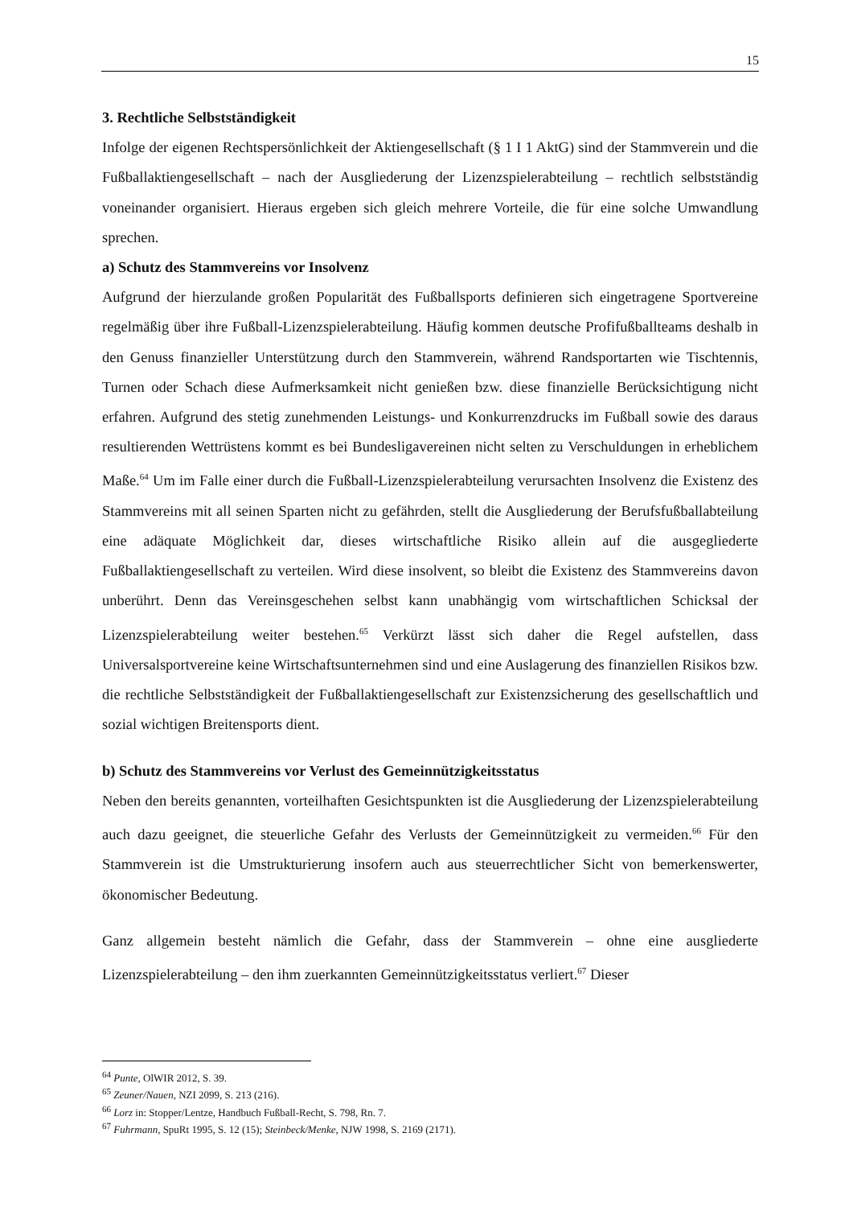15
3. Rechtliche Selbstständigkeit
Infolge der eigenen Rechtspersönlichkeit der Aktiengesellschaft (§ 1 I 1 AktG) sind der Stammverein und die Fußballaktiengesellschaft – nach der Ausgliederung der Lizenzspielerabteilung – rechtlich selbstständig voneinander organisiert. Hieraus ergeben sich gleich mehrere Vorteile, die für eine solche Umwandlung sprechen.
a) Schutz des Stammvereins vor Insolvenz
Aufgrund der hierzulande großen Popularität des Fußballsports definieren sich eingetragene Sportvereine regelmäßig über ihre Fußball-Lizenzspielerabteilung. Häufig kommen deutsche Profifußballteams deshalb in den Genuss finanzieller Unterstützung durch den Stammverein, während Randsportarten wie Tischtennis, Turnen oder Schach diese Aufmerksamkeit nicht genießen bzw. diese finanzielle Berücksichtigung nicht erfahren. Aufgrund des stetig zunehmenden Leistungs- und Konkurrenzdrucks im Fußball sowie des daraus resultierenden Wettrüstens kommt es bei Bundesligavereinen nicht selten zu Verschuldungen in erheblichem Maße.<sup>64</sup> Um im Falle einer durch die Fußball-Lizenzspielerabteilung verursachten Insolvenz die Existenz des Stammvereins mit all seinen Sparten nicht zu gefährden, stellt die Ausgliederung der Berufsfußballabteilung eine adäquate Möglichkeit dar, dieses wirtschaftliche Risiko allein auf die ausgegliederte Fußballaktiengesellschaft zu verteilen. Wird diese insolvent, so bleibt die Existenz des Stammvereins davon unberührt. Denn das Vereinsgeschehen selbst kann unabhängig vom wirtschaftlichen Schicksal der Lizenzspielerabteilung weiter bestehen.<sup>65</sup> Verkürzt lässt sich daher die Regel aufstellen, dass Universalsportvereine keine Wirtschaftsunternehmen sind und eine Auslagerung des finanziellen Risikos bzw. die rechtliche Selbstständigkeit der Fußballaktiengesellschaft zur Existenzsicherung des gesellschaftlich und sozial wichtigen Breitensports dient.
b) Schutz des Stammvereins vor Verlust des Gemeinnützigkeitsstatus
Neben den bereits genannten, vorteilhaften Gesichtspunkten ist die Ausgliederung der Lizenzspielerabteilung auch dazu geeignet, die steuerliche Gefahr des Verlusts der Gemeinnützigkeit zu vermeiden.<sup>66</sup> Für den Stammverein ist die Umstrukturierung insofern auch aus steuerrechtlicher Sicht von bemerkenswerter, ökonomischer Bedeutung.
Ganz allgemein besteht nämlich die Gefahr, dass der Stammverein – ohne eine ausgliederte Lizenzspielerabteilung – den ihm zuerkannten Gemeinnützigkeitsstatus verliert.<sup>67</sup> Dieser
<sup>64</sup> Punte, OlWIR 2012, S. 39.
<sup>65</sup> Zeuner/Nauen, NZI 2099, S. 213 (216).
<sup>66</sup> Lorz in: Stopper/Lentze, Handbuch Fußball-Recht, S. 798, Rn. 7.
<sup>67</sup> Fuhrmann, SpuRt 1995, S. 12 (15); Steinbeck/Menke, NJW 1998, S. 2169 (2171).